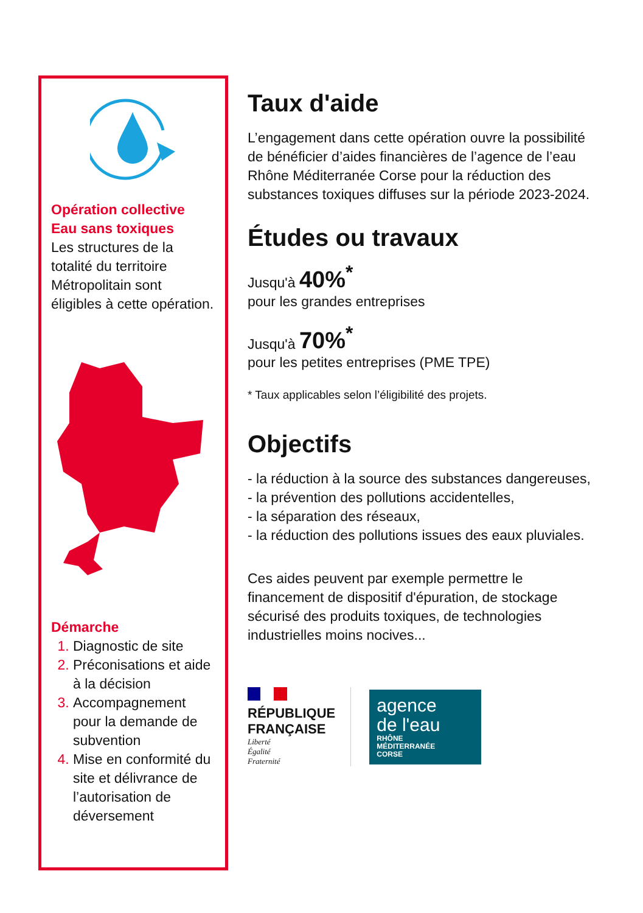Opération collective
Eau sans toxiques
Les structures de la totalité du territoire Métropolitain sont éligibles à cette opération.
Démarche
Diagnostic de site
Préconisations et aide à la décision
Accompagnement pour la demande de subvention
Mise en conformité du site et délivrance de l’autorisation de déversement
Taux d'aide
L’engagement dans cette opération ouvre la possibilité de bénéficier d’aides financières de l’agence de l’eau Rhône Méditerranée Corse pour la réduction des substances toxiques diffuses sur la période 2023-2024.
Études ou travaux
Jusqu'à 40%<sup>*</sup>
pour les grandes entreprises
Jusqu'à 70%<sup>*</sup>
pour les petites entreprises (PME TPE)
* Taux applicables selon l’éligibilité des projets.
Objectifs
- la réduction à la source des substances dangereuses,
- la prévention des pollutions accidentelles,
- la séparation des réseaux,
- la réduction des pollutions issues des eaux pluviales.
Ces aides peuvent par exemple permettre le financement de dispositif d'épuration, de stockage sécurisé des produits toxiques, de technologies industrielles moins nocives...
RÉPUBLIQUE
FRANÇAISE
Liberté
Égalité
Fraternité
agence
de l'eau
RHÔNE
MÉDITERRANÉE
CORSE